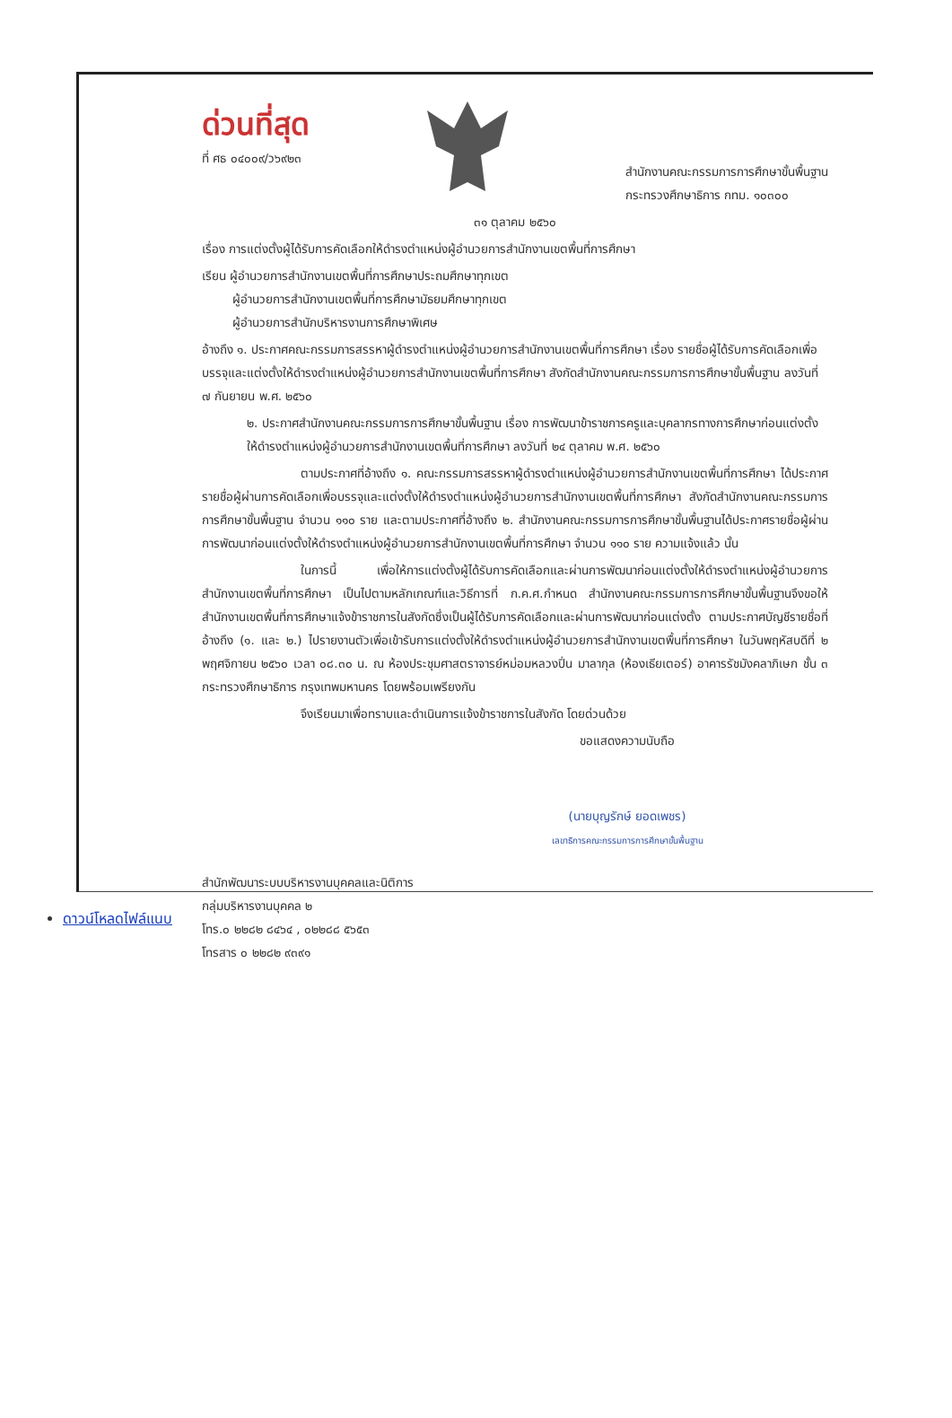ด่วนที่สุด
ที่ ศธ ๐๔๐๐๙/ว๖๙๒๓
สำนักงานคณะกรรมการการศึกษาขั้นพื้นฐาน
กระทรวงศึกษาธิการ กทม. ๑๐๓๐๐
๓๑ ตุลาคม ๒๕๖๐
เรื่อง การแต่งตั้งผู้ได้รับการคัดเลือกให้ดำรงตำแหน่งผู้อำนวยการสำนักงานเขตพื้นที่การศึกษา
เรียน ผู้อำนวยการสำนักงานเขตพื้นที่การศึกษาประถมศึกษาทุกเขต
   ผู้อำนวยการสำนักงานเขตพื้นที่การศึกษามัธยมศึกษาทุกเขต
   ผู้อำนวยการสำนักบริหารงานการศึกษาพิเศษ
อ้างถึง ๑. ประกาศคณะกรรมการสรรหาผู้ดำรงตำแหน่งผู้อำนวยการสำนักงานเขตพื้นที่การศึกษา เรื่อง รายชื่อผู้ได้รับการคัดเลือกเพื่อบรรจุและแต่งตั้งให้ดำรงตำแหน่งผู้อำนวยการสำนักงานเขตพื้นที่การศึกษา สังกัดสำนักงานคณะกรรมการการศึกษาขั้นพื้นฐาน ลงวันที่ ๗ กันยายน พ.ศ. ๒๕๖๐
๒. ประกาศสำนักงานคณะกรรมการการศึกษาขั้นพื้นฐาน เรื่อง การพัฒนาข้าราชการครูและบุคลากรทางการศึกษาก่อนแต่งตั้งให้ดำรงตำแหน่งผู้อำนวยการสำนักงานเขตพื้นที่การศึกษา ลงวันที่ ๒๔ ตุลาคม พ.ศ. ๒๕๖๐
ตามประกาศที่อ้างถึง ๑. คณะกรรมการสรรหาผู้ดำรงตำแหน่งผู้อำนวยการสำนักงานเขตพื้นที่การศึกษา ได้ประกาศรายชื่อผู้ผ่านการคัดเลือกเพื่อบรรจุและแต่งตั้งให้ดำรงตำแหน่งผู้อำนวยการสำนักงานเขตพื้นที่การศึกษา สังกัดสำนักงานคณะกรรมการการศึกษาขั้นพื้นฐาน จำนวน ๑๑๐ ราย และตามประกาศที่อ้างถึง ๒. สำนักงานคณะกรรมการการศึกษาขั้นพื้นฐานได้ประกาศรายชื่อผู้ผ่านการพัฒนาก่อนแต่งตั้งให้ดำรงตำแหน่งผู้อำนวยการสำนักงานเขตพื้นที่การศึกษา จำนวน ๑๑๐ ราย ความแจ้งแล้ว นั้น
ในการนี้ เพื่อให้การแต่งตั้งผู้ได้รับการคัดเลือกและผ่านการพัฒนาก่อนแต่งตั้งให้ดำรงตำแหน่งผู้อำนวยการสำนักงานเขตพื้นที่การศึกษา เป็นไปตามหลักเกณฑ์และวิธีการที่ ก.ค.ศ.กำหนด สำนักงานคณะกรรมการการศึกษาขั้นพื้นฐานจึงขอให้สำนักงานเขตพื้นที่การศึกษาแจ้งข้าราชการในสังกัดซึ่งเป็นผู้ได้รับการคัดเลือกและผ่านการพัฒนาก่อนแต่งตั้ง ตามประกาศบัญชีรายชื่อที่อ้างถึง (๑. และ ๒.) ไปรายงานตัวเพื่อเข้ารับการแต่งตั้งให้ดำรงตำแหน่งผู้อำนวยการสำนักงานเขตพื้นที่การศึกษา ในวันพฤหัสบดีที่ ๒ พฤศจิกายน ๒๕๖๐ เวลา ๐๘.๓๐ น. ณ ห้องประชุมศาสตราจารย์หม่อมหลวงปิ่น มาลากุล (ห้องเธียเตอร์) อาคารรัชมังคลาภิเษก ชั้น ๓ กระทรวงศึกษาธิการ กรุงเทพมหานคร โดยพร้อมเพรียงกัน
จึงเรียนมาเพื่อทราบและดำเนินการแจ้งข้าราชการในสังกัด โดยด่วนด้วย
ขอแสดงความนับถือ
(นายบุญรักษ์ ยอดเพชร)
เลขาธิการคณะกรรมการการศึกษาขั้นพื้นฐาน
สำนักพัฒนาระบบบริหารงานบุคคลและนิติการ
กลุ่มบริหารงานบุคคล ๒
โทร.๐ ๒๒๘๒ ๘๔๖๔ , ๐๒๒๘๘ ๕๖๕๓
โทรสาร ๐ ๒๒๘๒ ๙๓๙๑
ดาวน์โหลดไฟล์แนบ